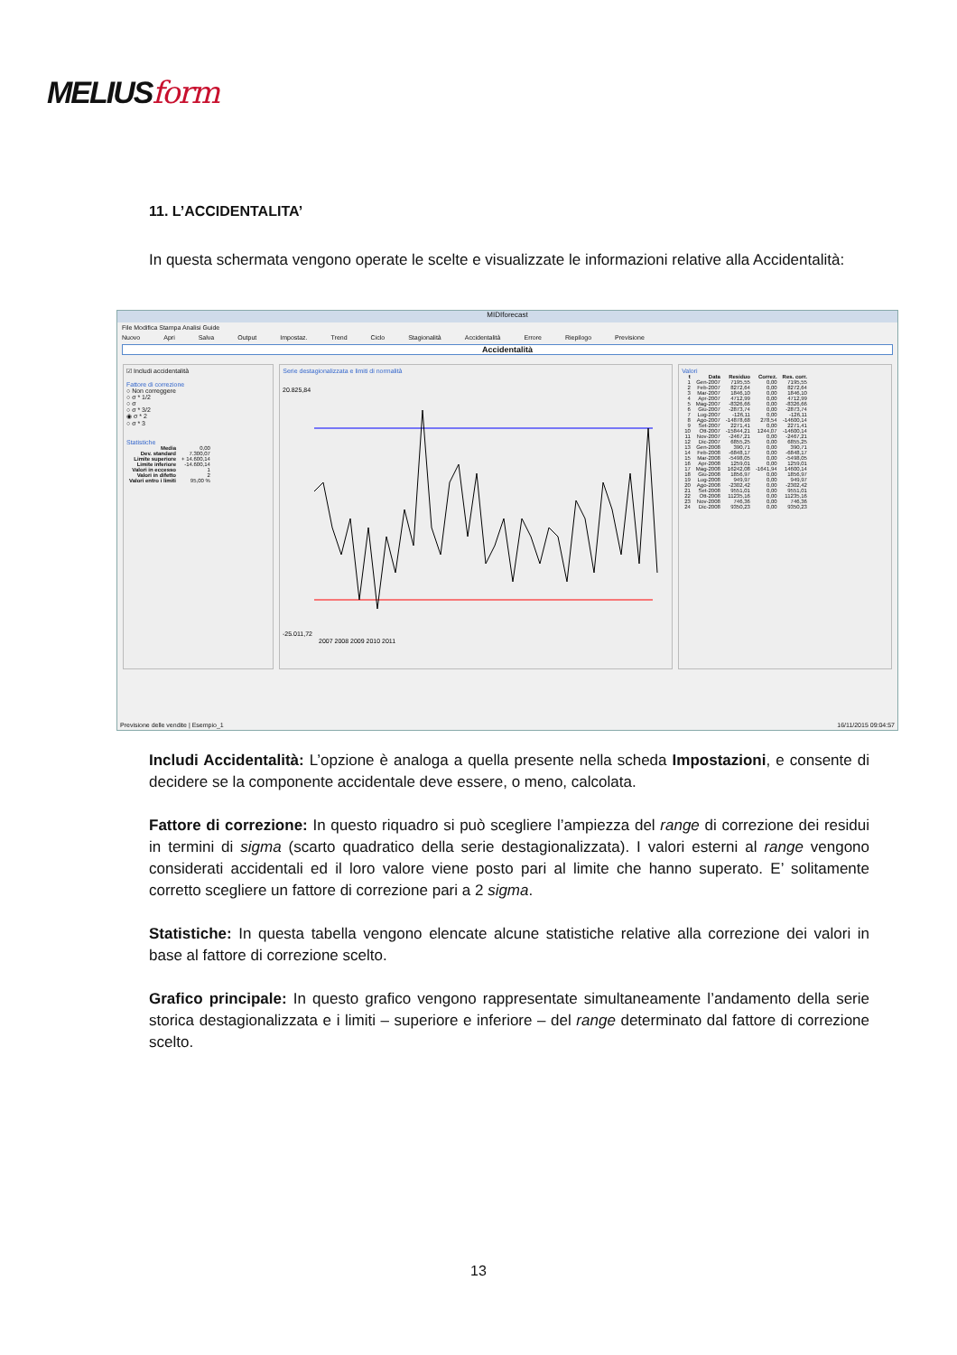MELIUSform
11. L’ACCIDENTALITA’
In questa schermata vengono operate le scelte e visualizzate le informazioni relative alla Accidentalità:
MIDIforecast
File Modifica Stampa Analisi Guide
Nuovo Apri Salva Output Impostaz. Trend Ciclo Stagionalità Accidentalità Errore Riepilogo Previsione
Accidentalità
☑ Includi accidentalità
Fattore di correzione
○ Non correggere
○ σ * 1/2
○ σ
○ σ * 3/2
◉ σ * 2
○ σ * 3
Statistiche
| Media | 0,00 |
| Dev. standard | 7.300,07 |
| Limite superiore | + 14.600,14 |
| Limite inferiore | -14.600,14 |
| Valori in eccesso | 1 |
| Valori in difetto | 2 |
| Valori entro i limiti | 95,00 % |
Serie destagionalizzata e limiti di normalità
20.825,84
-25.011,72
2007 2008 2009 2010 2011
Valori
| t | Data | Residuo | Correz. | Res. corr. |
| --- | --- | --- | --- | --- |
| 1 | Gen-2007 | 7195,55 | 0,00 | 7195,55 |
| 2 | Feb-2007 | 8272,64 | 0,00 | 8272,64 |
| 3 | Mar-2007 | 1846,10 | 0,00 | 1846,10 |
| 4 | Apr-2007 | 4712,99 | 0,00 | 4712,99 |
| 5 | Mag-2007 | -8326,66 | 0,00 | -8326,66 |
| 6 | Giu-2007 | -2873,74 | 0,00 | -2873,74 |
| 7 | Lug-2007 | -126,11 | 0,00 | -126,11 |
| 8 | Ago-2007 | -14878,68 | 278,54 | -14600,14 |
| 9 | Set-2007 | 2271,41 | 0,00 | 2271,41 |
| 10 | Ott-2007 | -15844,21 | 1244,07 | -14600,14 |
| 11 | Nov-2007 | -2467,21 | 0,00 | -2467,21 |
| 12 | Dic-2007 | 6855,25 | 0,00 | 6855,25 |
| 13 | Gen-2008 | 390,71 | 0,00 | 390,71 |
| 14 | Feb-2008 | -6848,17 | 0,00 | -6848,17 |
| 15 | Mar-2008 | -5498,05 | 0,00 | -5498,05 |
| 16 | Apr-2008 | 1259,01 | 0,00 | 1259,01 |
| 17 | Mag-2008 | 16242,08 | -1641,94 | 14600,14 |
| 18 | Giu-2008 | 1856,97 | 0,00 | 1856,97 |
| 19 | Lug-2008 | 949,97 | 0,00 | 949,97 |
| 20 | Ago-2008 | -2302,42 | 0,00 | -2302,42 |
| 21 | Set-2008 | 9551,01 | 0,00 | 9551,01 |
| 22 | Ott-2008 | 11235,16 | 0,00 | 11235,16 |
| 23 | Nov-2008 | 746,36 | 0,00 | 746,36 |
| 24 | Dic-2008 | 9350,23 | 0,00 | 9350,23 |
Previsione delle vendite | Esempio_1 16/11/2015 09:04:57
Includi Accidentalità: L’opzione è analoga a quella presente nella scheda Impostazioni, e consente di decidere se la componente accidentale deve essere, o meno, calcolata.
Fattore di correzione: In questo riquadro si può scegliere l’ampiezza del range di correzione dei residui in termini di sigma (scarto quadratico della serie destagionalizzata). I valori esterni al range vengono considerati accidentali ed il loro valore viene posto pari al limite che hanno superato. E’ solitamente corretto scegliere un fattore di correzione pari a 2 sigma.
Statistiche: In questa tabella vengono elencate alcune statistiche relative alla correzione dei valori in base al fattore di correzione scelto.
Grafico principale: In questo grafico vengono rappresentate simultaneamente l’andamento della serie storica destagionalizzata e i limiti – superiore e inferiore – del range determinato dal fattore di correzione scelto.
13